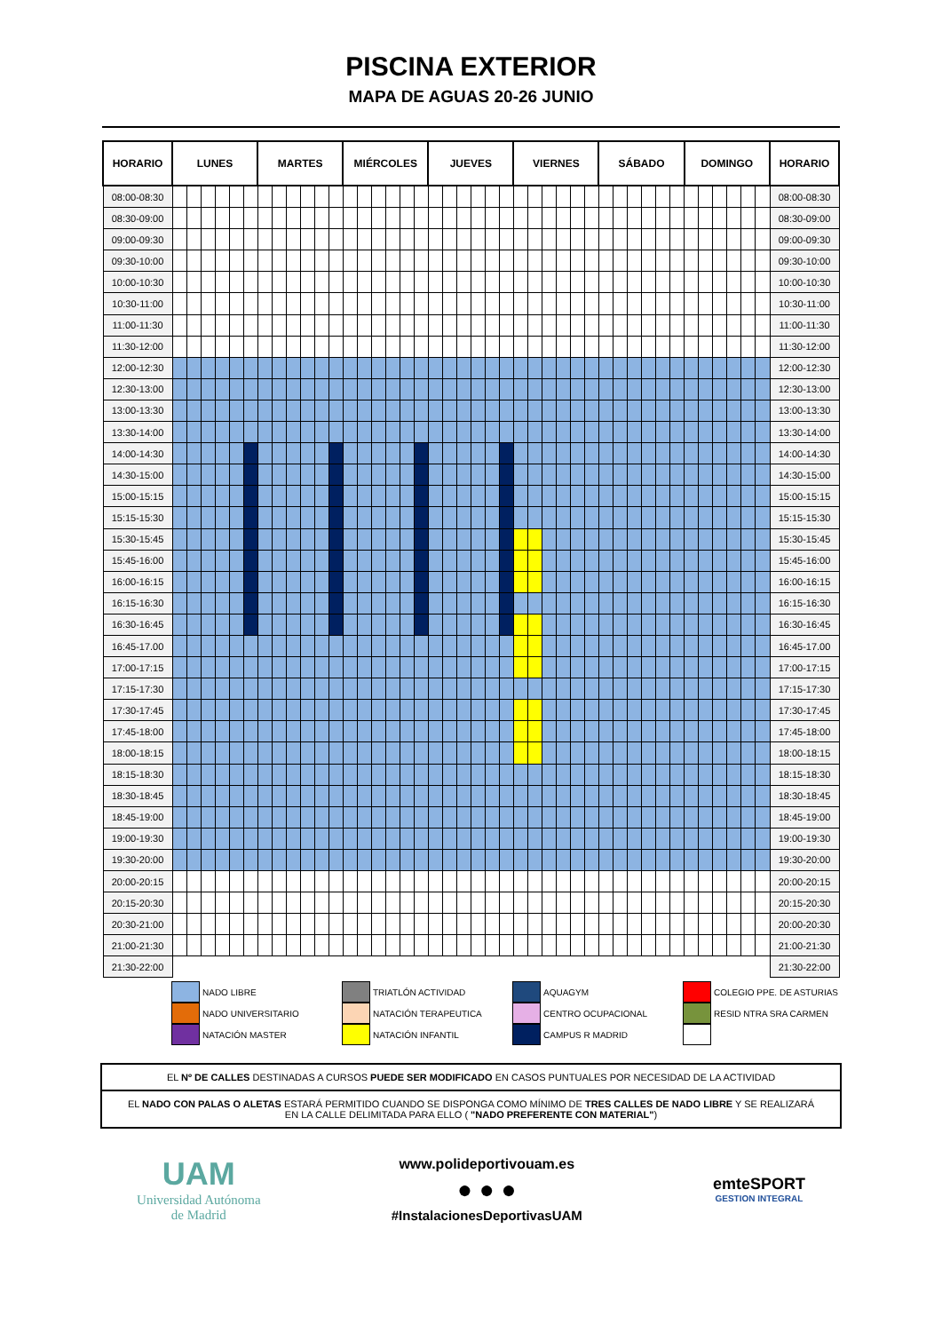PISCINA EXTERIOR
MAPA DE AGUAS 20-26 JUNIO
| HORARIO | LUNES | | | | | | MARTES | | | | | | MIÉRCOLES | | | | | | JUEVES | | | | | | VIERNES | | | | | | SÁBADO | | | | | | DOMINGO | | | | | | HORARIO |
| --- | --- | --- | --- | --- | --- | --- | --- | --- | --- | --- | --- | --- | --- | --- | --- | --- | --- | --- | --- | --- | --- | --- | --- | --- | --- | --- | --- | --- | --- | --- | --- | --- | --- | --- | --- | --- | --- | --- | --- | --- | --- | --- | --- |
| 08:00-08:30 | | | | | | | | | | | | | | | | | | | | | | | | | | | | | | | | | | | | | | | | | | | 08:00-08:30 |
| 08:30-09:00 | | | | | | | | | | | | | | | | | | | | | | | | | | | | | | | | | | | | | | | | | | | 08:30-09:00 |
| 09:00-09:30 | | | | | | | | | | | | | | | | | | | | | | | | | | | | | | | | | | | | | | | | | | | 09:00-09:30 |
| 09:30-10:00 | | | | | | | | | | | | | | | | | | | | | | | | | | | | | | | | | | | | | | | | | | | 09:30-10:00 |
| 10:00-10:30 | | | | | | | | | | | | | | | | | | | | | | | | | | | | | | | | | | | | | | | | | | | 10:00-10:30 |
| 10:30-11:00 | | | | | | | | | | | | | | | | | | | | | | | | | | | | | | | | | | | | | | | | | | | 10:30-11:00 |
| 11:00-11:30 | | | | | | | | | | | | | | | | | | | | | | | | | | | | | | | | | | | | | | | | | | | 11:00-11:30 |
| 11:30-12:00 | | | | | | | | | | | | | | | | | | | | | | | | | | | | | | | | | | | | | | | | | | | 11:30-12:00 |
| 12:00-12:30 | | | | | | | | | | | | | | | | | | | | | | | | | | | | | | | | | | | | | | | | | | | 12:00-12:30 |
| 12:30-13:00 | | | | | | | | | | | | | | | | | | | | | | | | | | | | | | | | | | | | | | | | | | | 12:30-13:00 |
| 13:00-13:30 | | | | | | | | | | | | | | | | | | | | | | | | | | | | | | | | | | | | | | | | | | | 13:00-13:30 |
| 13:30-14:00 | | | | | | | | | | | | | | | | | | | | | | | | | | | | | | | | | | | | | | | | | | | 13:30-14:00 |
| 14:00-14:30 | | | | | | | | | | | | | | | | | | | | | | | | | | | | | | | | | | | | | | | | | | | 14:00-14:30 |
| 14:30-15:00 | | | | | | | | | | | | | | | | | | | | | | | | | | | | | | | | | | | | | | | | | | | 14:30-15:00 |
| 15:00-15:15 | | | | | | | | | | | | | | | | | | | | | | | | | | | | | | | | | | | | | | | | | | | 15:00-15:15 |
| 15:15-15:30 | | | | | | | | | | | | | | | | | | | | | | | | | | | | | | | | | | | | | | | | | | | 15:15-15:30 |
| 15:30-15:45 | | | | | | | | | | | | | | | | | | | | | | | | | | | | | | | | | | | | | | | | | | | 15:30-15:45 |
| 15:45-16:00 | | | | | | | | | | | | | | | | | | | | | | | | | | | | | | | | | | | | | | | | | | | 15:45-16:00 |
| 16:00-16:15 | | | | | | | | | | | | | | | | | | | | | | | | | | | | | | | | | | | | | | | | | | | 16:00-16:15 |
| 16:15-16:30 | | | | | | | | | | | | | | | | | | | | | | | | | | | | | | | | | | | | | | | | | | | 16:15-16:30 |
| 16:30-16:45 | | | | | | | | | | | | | | | | | | | | | | | | | | | | | | | | | | | | | | | | | | | 16:30-16:45 |
| 16:45-17.00 | | | | | | | | | | | | | | | | | | | | | | | | | | | | | | | | | | | | | | | | | | | 16:45-17.00 |
| 17:00-17:15 | | | | | | | | | | | | | | | | | | | | | | | | | | | | | | | | | | | | | | | | | | | 17:00-17:15 |
| 17:15-17:30 | | | | | | | | | | | | | | | | | | | | | | | | | | | | | | | | | | | | | | | | | | | 17:15-17:30 |
| 17:30-17:45 | | | | | | | | | | | | | | | | | | | | | | | | | | | | | | | | | | | | | | | | | | | 17:30-17:45 |
| 17:45-18:00 | | | | | | | | | | | | | | | | | | | | | | | | | | | | | | | | | | | | | | | | | | | 17:45-18:00 |
| 18:00-18:15 | | | | | | | | | | | | | | | | | | | | | | | | | | | | | | | | | | | | | | | | | | | 18:00-18:15 |
| 18:15-18:30 | | | | | | | | | | | | | | | | | | | | | | | | | | | | | | | | | | | | | | | | | | | 18:15-18:30 |
| 18:30-18:45 | | | | | | | | | | | | | | | | | | | | | | | | | | | | | | | | | | | | | | | | | | | 18:30-18:45 |
| 18:45-19:00 | | | | | | | | | | | | | | | | | | | | | | | | | | | | | | | | | | | | | | | | | | | 18:45-19:00 |
| 19:00-19:30 | | | | | | | | | | | | | | | | | | | | | | | | | | | | | | | | | | | | | | | | | | | 19:00-19:30 |
| 19:30-20:00 | | | | | | | | | | | | | | | | | | | | | | | | | | | | | | | | | | | | | | | | | | | 19:30-20:00 |
| 20:00-20:15 | | | | | | | | | | | | | | | | | | | | | | | | | | | | | | | | | | | | | | | | | | | 20:00-20:15 |
| 20:15-20:30 | | | | | | | | | | | | | | | | | | | | | | | | | | | | | | | | | | | | | | | | | | | 20:15-20:30 |
| 20:30-21:00 | | | | | | | | | | | | | | | | | | | | | | | | | | | | | | | | | | | | | | | | | | | 20:00-20:30 |
| 21:00-21:30 | | | | | | | | | | | | | | | | | | | | | | | | | | | | | | | | | | | | | | | | | | | 21:00-21:30 |
| 21:30-22:00 | | | | | | | | | | | | | | | | | | | | | | | | | | | | | | | | | | | | | | | | | | | 21:30-22:00 |
NADO LIBRE
NADO UNIVERSITARIO
NATACIÓN MASTER
TRIATLÓN ACTIVIDAD
NATACIÓN TERAPEUTICA
NATACIÓN INFANTIL
AQUAGYM
CENTRO OCUPACIONAL
CAMPUS R MADRID
COLEGIO PPE. DE ASTURIAS
RESID NTRA SRA CARMEN
EL Nº DE CALLES DESTINADAS A CURSOS PUEDE SER MODIFICADO EN CASOS PUNTUALES POR NECESIDAD DE LA ACTIVIDAD
EL NADO CON PALAS O ALETAS ESTARÁ PERMITIDO CUANDO SE DISPONGA COMO MÍNIMO DE TRES CALLES DE NADO LIBRE Y SE REALIZARÁ EN LA CALLE DELIMITADA PARA ELLO ( "NADO PREFERENTE CON MATERIAL")
UAM
Universidad Autónoma
de Madrid
www.polideportivouam.es
● ● ●
#InstalacionesDeportivasUAM
emteSPORT
GESTION INTEGRAL